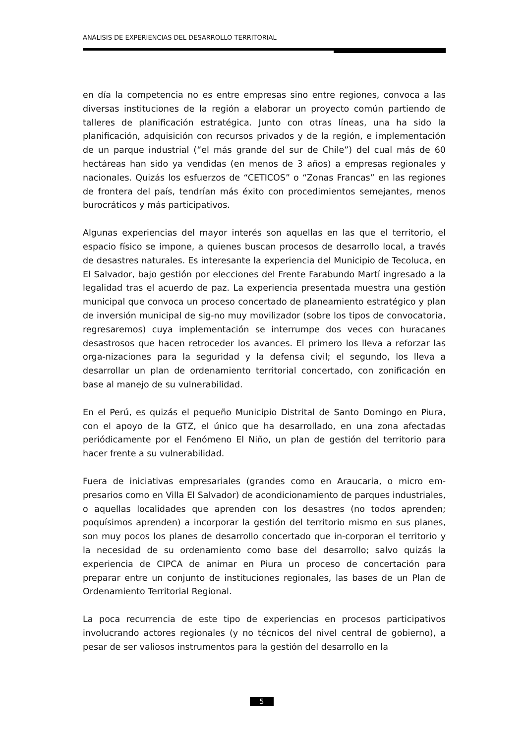ANÁLISIS DE EXPERIENCIAS DEL DESARROLLO TERRITORIAL
en día la competencia no es entre empresas sino entre regiones, convoca a las diversas instituciones de la región a elaborar un proyecto común partiendo de talleres de planificación estratégica. Junto con otras líneas, una ha sido la planificación, adquisición con recursos privados y de la región, e implementación de un parque industrial (“el más grande del sur de Chile”) del cual más de 60 hectáreas han sido ya vendidas (en menos de 3 años) a empresas regionales y nacionales. Quizás los esfuerzos de “CETICOS” o “Zonas Francas” en las regiones de frontera del país, tendrían más éxito con procedimientos semejantes, menos burocráticos y más participativos.
Algunas experiencias del mayor interés son aquellas en las que el territorio, el espacio físico se impone, a quienes buscan procesos de desarrollo local, a través de desastres naturales. Es interesante la experiencia del Municipio de Tecoluca, en El Salvador, bajo gestión por elecciones del Frente Farabundo Martí ingresado a la legalidad tras el acuerdo de paz. La experiencia presentada muestra una gestión municipal que convoca un proceso concertado de planeamiento estratégico y plan de inversión municipal de sig-no muy movilizador (sobre los tipos de convocatoria, regresaremos) cuya implementación se interrumpe dos veces con huracanes desastrosos que hacen retroceder los avances. El primero los lleva a reforzar las orga-nizaciones para la seguridad y la defensa civil; el segundo, los lleva a desarrollar un plan de ordenamiento territorial concertado, con zonificación en base al manejo de su vulnerabilidad.
En el Perú, es quizás el pequeño Municipio Distrital de Santo Domingo en Piura, con el apoyo de la GTZ, el único que ha desarrollado, en una zona afectadas periódicamente por el Fenómeno El Niño, un plan de gestión del territorio para hacer frente a su vulnerabilidad.
Fuera de iniciativas empresariales (grandes como en Araucaria, o micro em-presarios como en Villa El Salvador) de acondicionamiento de parques industriales, o aquellas localidades que aprenden con los desastres (no todos aprenden; poquísimos aprenden) a incorporar la gestión del territorio mismo en sus planes, son muy pocos los planes de desarrollo concertado que in-corporan el territorio y la necesidad de su ordenamiento como base del desarrollo; salvo quizás la experiencia de CIPCA de animar en Piura un proceso de concertación para preparar entre un conjunto de instituciones regionales, las bases de un Plan de Ordenamiento Territorial Regional.
La poca recurrencia de este tipo de experiencias en procesos participativos involucrando actores regionales (y no técnicos del nivel central de gobierno), a pesar de ser valiosos instrumentos para la gestión del desarrollo en la
5